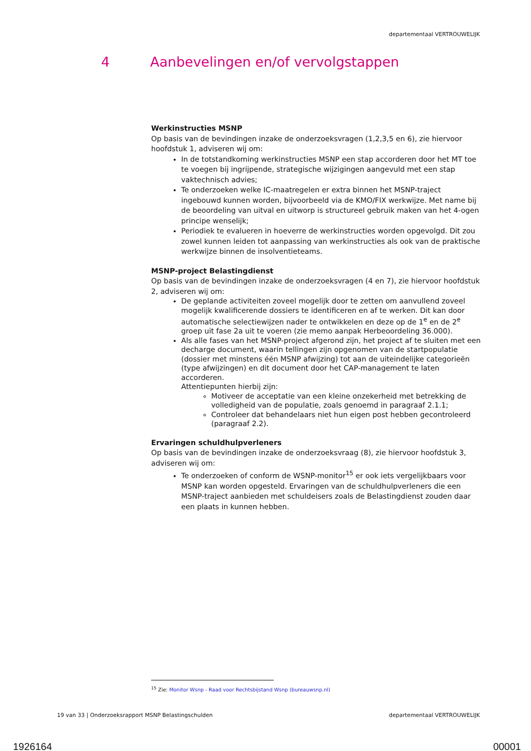departementaal VERTROUWELIJK
4 Aanbevelingen en/of vervolgstappen
Werkinstructies MSNP
Op basis van de bevindingen inzake de onderzoeksvragen (1,2,3,5 en 6), zie hiervoor hoofdstuk 1, adviseren wij om:
In de totstandkoming werkinstructies MSNP een stap accorderen door het MT toe te voegen bij ingrijpende, strategische wijzigingen aangevuld met een stap vaktechnisch advies;
Te onderzoeken welke IC-maatregelen er extra binnen het MSNP-traject ingebouwd kunnen worden, bijvoorbeeld via de KMO/FIX werkwijze. Met name bij de beoordeling van uitval en uitworp is structureel gebruik maken van het 4-ogen principe wenselijk;
Periodiek te evalueren in hoeverre de werkinstructies worden opgevolgd. Dit zou zowel kunnen leiden tot aanpassing van werkinstructies als ook van de praktische werkwijze binnen de insolventieteams.
MSNP-project Belastingdienst
Op basis van de bevindingen inzake de onderzoeksvragen (4 en 7), zie hiervoor hoofdstuk 2, adviseren wij om:
De geplande activiteiten zoveel mogelijk door te zetten om aanvullend zoveel mogelijk kwalificerende dossiers te identificeren en af te werken. Dit kan door automatische selectiewijzen nader te ontwikkelen en deze op de 1<sup>e</sup> en de 2<sup>e</sup> groep uit fase 2a uit te voeren (zie memo aanpak Herbeoordeling 36.000).
Als alle fases van het MSNP-project afgerond zijn, het project af te sluiten met een decharge document, waarin tellingen zijn opgenomen van de startpopulatie (dossier met minstens één MSNP afwijzing) tot aan de uiteindelijke categorieën (type afwijzingen) en dit document door het CAP-management te laten accorderen.
Attentiepunten hierbij zijn:
Motiveer de acceptatie van een kleine onzekerheid met betrekking de volledigheid van de populatie, zoals genoemd in paragraaf 2.1.1;
Controleer dat behandelaars niet hun eigen post hebben gecontroleerd (paragraaf 2.2).
Ervaringen schuldhulpverleners
Op basis van de bevindingen inzake de onderzoeksvraag (8), zie hiervoor hoofdstuk 3, adviseren wij om:
Te onderzoeken of conform de WSNP-monitor<sup>15</sup> er ook iets vergelijkbaars voor MSNP kan worden opgesteld. Ervaringen van de schuldhulpverleners die een MSNP-traject aanbieden met schuldeisers zoals de Belastingdienst zouden daar een plaats in kunnen hebben.
<sup>15</sup> Zie: Monitor Wsnp - Raad voor Rechtsbijstand Wsnp (bureauwsnp.nl)
19 van 33 | Onderzoeksrapport MSNP Belastingschulden departementaal VERTROUWELIJK
1926164 00001